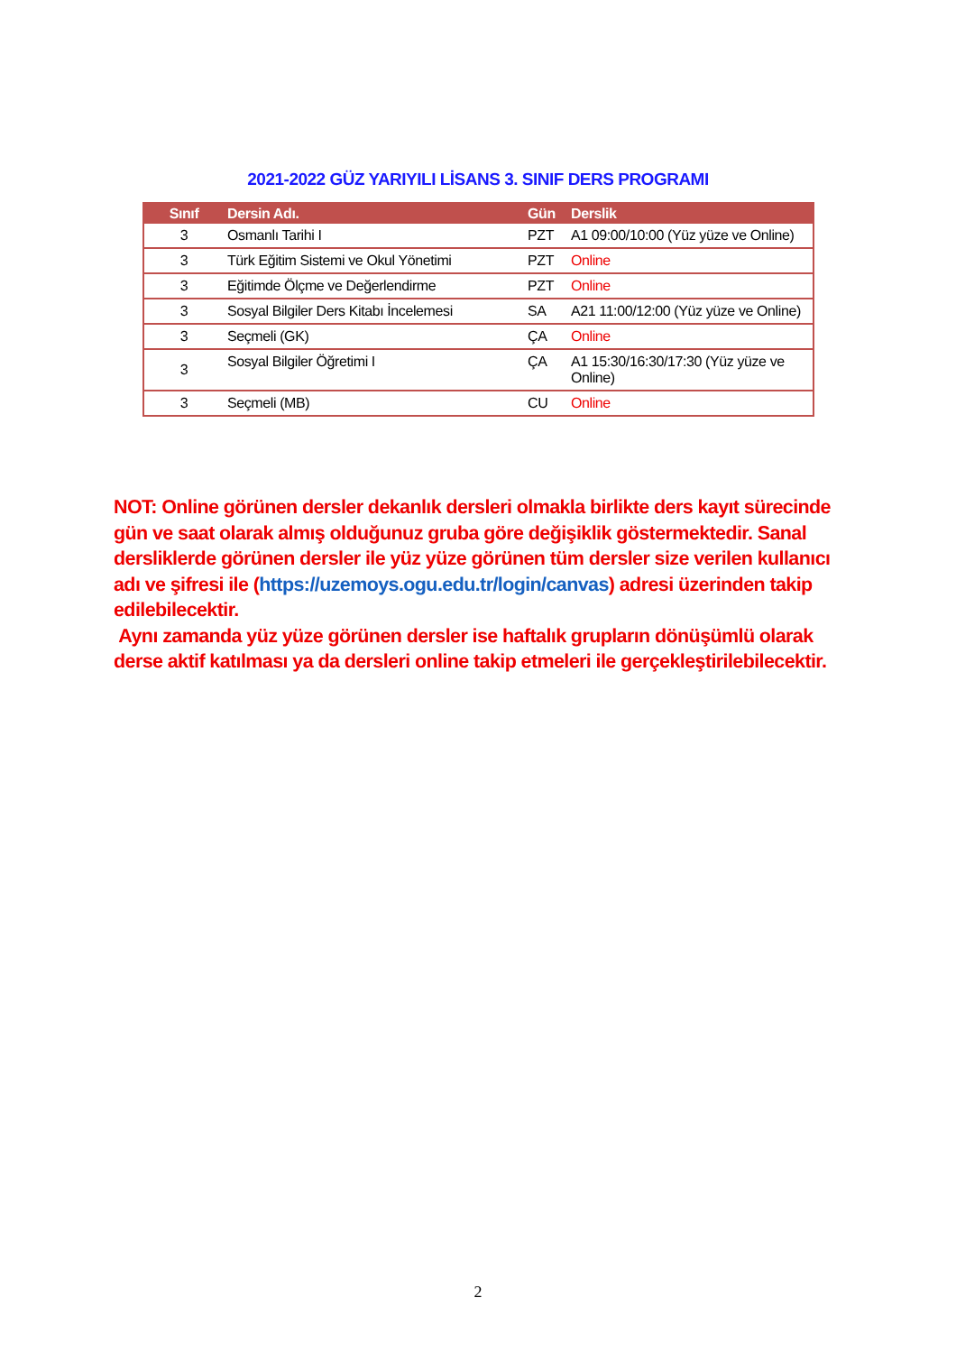2021-2022 GÜZ YARIYILI LİSANS 3. SINIF DERS PROGRAMI
| Sınıf | Dersin Adı. | Gün | Derslik |
| --- | --- | --- | --- |
| 3 | Osmanlı Tarihi I | PZT | A1 09:00/10:00 (Yüz yüze ve Online) |
| 3 | Türk Eğitim Sistemi ve Okul Yönetimi | PZT | Online |
| 3 | Eğitimde Ölçme ve Değerlendirme | PZT | Online |
| 3 | Sosyal Bilgiler Ders Kitabı İncelemesi | SA | A21 11:00/12:00 (Yüz yüze ve Online) |
| 3 | Seçmeli (GK) | ÇA | Online |
| 3 | Sosyal Bilgiler Öğretimi I | ÇA | A1 15:30/16:30/17:30 (Yüz yüze ve Online) |
| 3 | Seçmeli (MB) | CU | Online |
NOT: Online görünen dersler dekanlık dersleri olmakla birlikte ders kayıt sürecinde gün ve saat olarak almış olduğunuz gruba göre değişiklik göstermektedir. Sanal dersliklerde görünen dersler ile yüz yüze görünen tüm dersler size verilen kullanıcı adı ve şifresi ile (https://uzemoys.ogu.edu.tr/login/canvas) adresi üzerinden takip edilebilecektir.
Aynı zamanda yüz yüze görünen dersler ise haftalık grupların dönüşümlü olarak derse aktif katılması ya da dersleri online takip etmeleri ile gerçekleştirilebilecektir.
2